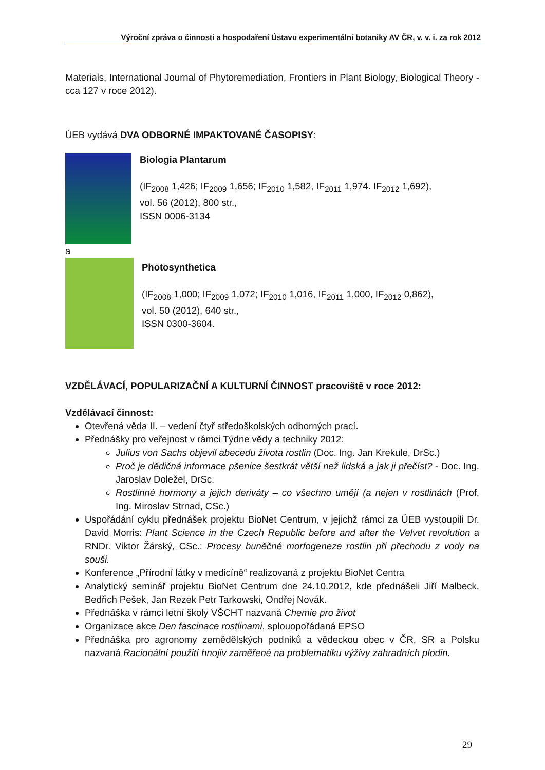Výroční zpráva o činnosti a hospodaření Ústavu experimentální botaniky AV ČR, v. v. i. za rok 2012
Materials, International Journal of Phytoremediation, Frontiers in Plant Biology, Biological Theory - cca 127 v roce 2012).
ÚEB vydává DVA ODBORNÉ IMPAKTOVANÉ ČASOPISY:
Biologia Plantarum
(IF<sub>2008</sub> 1,426; IF<sub>2009</sub> 1,656; IF<sub>2010</sub> 1,582, IF<sub>2011</sub> 1,974. IF<sub>2012</sub> 1,692),
vol. 56 (2012), 800 str.,
ISSN 0006-3134
a
Photosynthetica
(IF<sub>2008</sub> 1,000; IF<sub>2009</sub> 1,072; IF<sub>2010</sub> 1,016, IF<sub>2011</sub> 1,000, IF<sub>2012</sub> 0,862),
vol. 50 (2012), 640 str.,
ISSN 0300-3604.
VZDĚLÁVACÍ, POPULARIZAČNÍ A KULTURNÍ ČINNOST pracoviště v roce 2012:
Vzdělávací činnost:
Otevřená věda II. – vedení čtyř středoškolských odborných prací.
Přednášky pro veřejnost v rámci Týdne vědy a techniky 2012:
Julius von Sachs objevil abecedu života rostlin (Doc. Ing. Jan Krekule, DrSc.)
Proč je dědičná informace pšenice šestkrát větší než lidská a jak ji přečíst? - Doc. Ing. Jaroslav Doležel, DrSc.
Rostlinné hormony a jejich deriváty – co všechno umějí (a nejen v rostlinách (Prof. Ing. Miroslav Strnad, CSc.)
Uspořádání cyklu přednášek projektu BioNet Centrum, v jejichž rámci za ÚEB vystoupili Dr. David Morris: Plant Science in the Czech Republic before and after the Velvet revolution a RNDr. Viktor Žárský, CSc.: Procesy buněčné morfogeneze rostlin při přechodu z vody na souši.
Konference „Přírodní látky v medicíně“ realizovaná z projektu BioNet Centra
Analytický seminář projektu BioNet Centrum dne 24.10.2012, kde přednášeli Jiří Malbeck, Bedřich Pešek, Jan Rezek Petr Tarkowski, Ondřej Novák.
Přednáška v rámci letní školy VŠCHT nazvaná Chemie pro život
Organizace akce Den fascinace rostlinami, splouopořádaná EPSO
Přednáška pro agronomy zemědělských podniků a vědeckou obec v ČR, SR a Polsku nazvaná Racionální použití hnojiv zaměřené na problematiku výživy zahradních plodin.
29